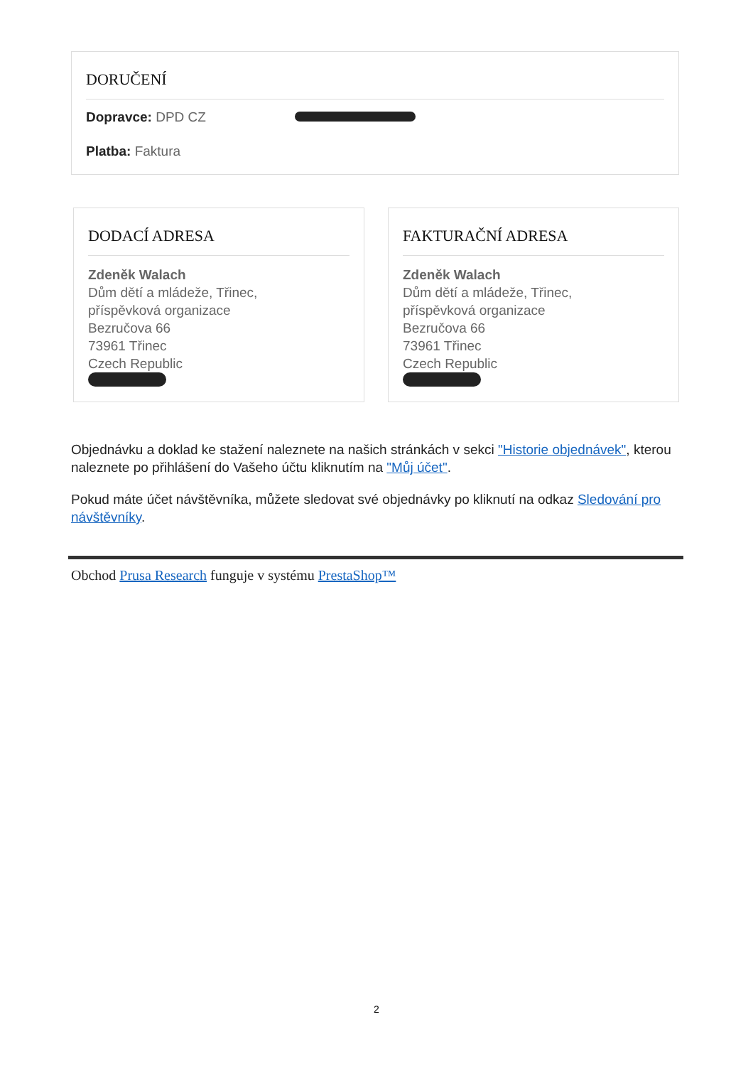DORUČENÍ
Dopravce: DPD CZ
Platba: Faktura
DODACÍ ADRESA
Zdeněk Walach
Dům dětí a mládeže, Třinec,
příspěvková organizace
Bezručova 66
73961 Třinec
Czech Republic
FAKTURAČNÍ ADRESA
Zdeněk Walach
Dům dětí a mládeže, Třinec,
příspěvková organizace
Bezručova 66
73961 Třinec
Czech Republic
Objednávku a doklad ke stažení naleznete na našich stránkách v sekci "Historie objednávek", kterou naleznete po přihlášení do Vašeho účtu kliknutím na "Můj účet".
Pokud máte účet návštěvníka, můžete sledovat své objednávky po kliknutí na odkaz Sledování pro návštěvníky.
Obchod Prusa Research funguje v systému PrestaShop™
2